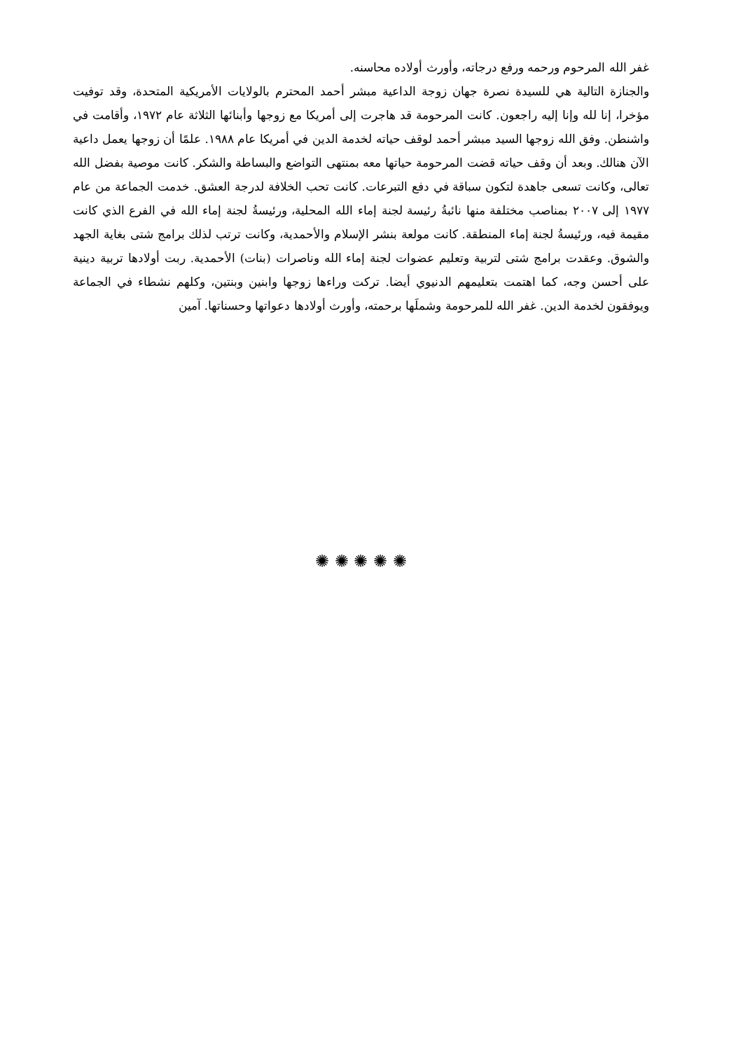غفر الله المرحوم ورحمه ورفع درجاته، وأورث أولاده محاسنه.
والجنازة التالية هي للسيدة نصرة جهان زوجة الداعية مبشر أحمد المحترم بالولايات الأمريكية المتحدة، وقد توفيت مؤخرا، إنا لله وإنا إليه راجعون. كانت المرحومة قد هاجرت إلى أمريكا مع زوجها وأبنائها الثلاثة عام ١٩٧٢، وأقامت في واشنطن. وفق الله زوجها السيد مبشر أحمد لوقف حياته لخدمة الدين في أمريكا عام ١٩٨٨. علمًا أن زوجها يعمل داعية الآن هنالك. وبعد أن وقف حياته قضت المرحومة حياتها معه بمنتهى التواضع والبساطة والشكر. كانت موصية بفضل الله تعالى، وكانت تسعى جاهدة لتكون سباقة في دفع التبرعات. كانت تحب الخلافة لدرجة العشق. خدمت الجماعة من عام ١٩٧٧ إلى ٢٠٠٧ بمناصب مختلفة منها نائبةُ رئيسة لجنة إماء الله المحلية، ورئيسةُ لجنة إماء الله في الفرع الذي كانت مقيمة فيه، ورئيسةُ لجنة إماء المنطقة. كانت مولعة بنشر الإسلام والأحمدية، وكانت ترتب لذلك برامج شتى بغاية الجهد والشوق. وعقدت برامج شتى لتربية وتعليم عضوات لجنة إماء الله وناصرات (بنات) الأحمدية. ربت أولادها تربية دينية على أحسن وجه، كما اهتمت بتعليمهم الدنيوي أيضا. تركت وراءها زوجها وابنين وبنتين، وكلهم نشطاء في الجماعة ويوفقون لخدمة الدين. غفر الله للمرحومة وشملَها برحمته، وأورث أولادها دعواتها وحسناتها. آمين
✺ ✺ ✺ ✺ ✺